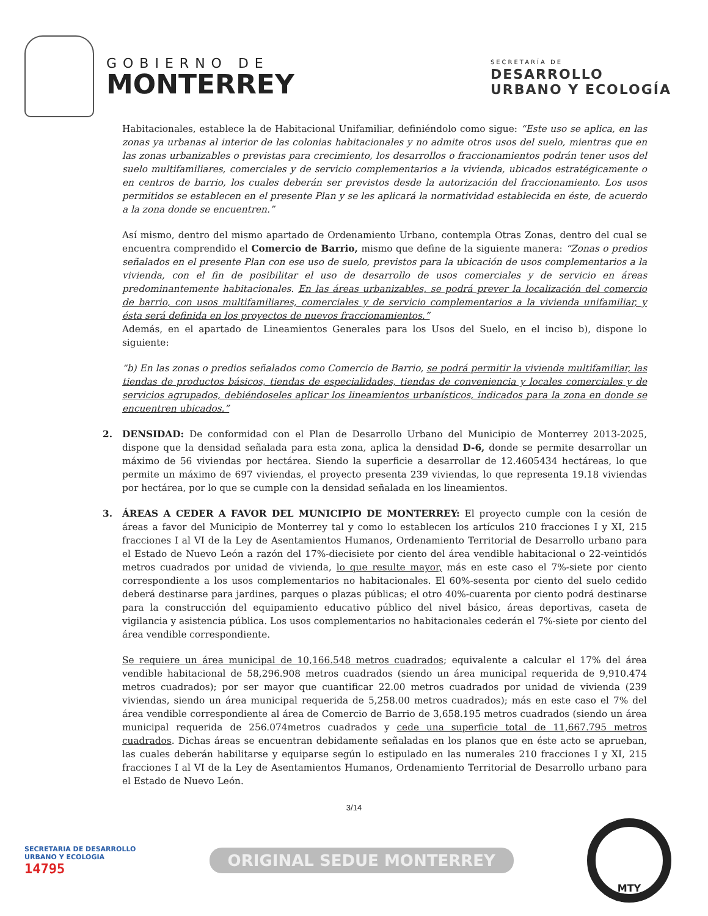GOBIERNO DE
MONTERREY
SECRETARÍA DE
DESARROLLO
URBANO Y ECOLOGÍA
Habitacionales, establece la de Habitacional Unifamiliar, definiéndolo como sigue: “Este uso se aplica, en las zonas ya urbanas al interior de las colonias habitacionales y no admite otros usos del suelo, mientras que en las zonas urbanizables o previstas para crecimiento, los desarrollos o fraccionamientos podrán tener usos del suelo multifamiliares, comerciales y de servicio complementarios a la vivienda, ubicados estratégicamente o en centros de barrio, los cuales deberán ser previstos desde la autorización del fraccionamiento. Los usos permitidos se establecen en el presente Plan y se les aplicará la normatividad establecida en éste, de acuerdo a la zona donde se encuentren.”
Así mismo, dentro del mismo apartado de Ordenamiento Urbano, contempla Otras Zonas, dentro del cual se encuentra comprendido el Comercio de Barrio, mismo que define de la siguiente manera: “Zonas o predios señalados en el presente Plan con ese uso de suelo, previstos para la ubicación de usos complementarios a la vivienda, con el fin de posibilitar el uso de desarrollo de usos comerciales y de servicio en áreas predominantemente habitacionales. En las áreas urbanizables, se podrá prever la localización del comercio de barrio, con usos multifamiliares, comerciales y de servicio complementarios a la vivienda unifamiliar, y ésta será definida en los proyectos de nuevos fraccionamientos.”
Además, en el apartado de Lineamientos Generales para los Usos del Suelo, en el inciso b), dispone lo siguiente:
“b) En las zonas o predios señalados como Comercio de Barrio, se podrá permitir la vivienda multifamiliar, las tiendas de productos básicos, tiendas de especialidades, tiendas de conveniencia y locales comerciales y de servicios agrupados, debiéndoseles aplicar los lineamientos urbanísticos, indicados para la zona en donde se encuentren ubicados.”
2. DENSIDAD: De conformidad con el Plan de Desarrollo Urbano del Municipio de Monterrey 2013-2025, dispone que la densidad señalada para esta zona, aplica la densidad D-6, donde se permite desarrollar un máximo de 56 viviendas por hectárea. Siendo la superficie a desarrollar de 12.4605434 hectáreas, lo que permite un máximo de 697 viviendas, el proyecto presenta 239 viviendas, lo que representa 19.18 viviendas por hectárea, por lo que se cumple con la densidad señalada en los lineamientos.
3. ÁREAS A CEDER A FAVOR DEL MUNICIPIO DE MONTERREY: El proyecto cumple con la cesión de áreas a favor del Municipio de Monterrey tal y como lo establecen los artículos 210 fracciones I y XI, 215 fracciones I al VI de la Ley de Asentamientos Humanos, Ordenamiento Territorial de Desarrollo urbano para el Estado de Nuevo León a razón del 17%-diecisiete por ciento del área vendible habitacional o 22-veintidós metros cuadrados por unidad de vivienda, lo que resulte mayor, más en este caso el 7%-siete por ciento correspondiente a los usos complementarios no habitacionales. El 60%-sesenta por ciento del suelo cedido deberá destinarse para jardines, parques o plazas públicas; el otro 40%-cuarenta por ciento podrá destinarse para la construcción del equipamiento educativo público del nivel básico, áreas deportivas, caseta de vigilancia y asistencia pública. Los usos complementarios no habitacionales cederán el 7%-siete por ciento del área vendible correspondiente.
Se requiere un área municipal de 10,166.548 metros cuadrados; equivalente a calcular el 17% del área vendible habitacional de 58,296.908 metros cuadrados (siendo un área municipal requerida de 9,910.474 metros cuadrados); por ser mayor que cuantificar 22.00 metros cuadrados por unidad de vivienda (239 viviendas, siendo un área municipal requerida de 5,258.00 metros cuadrados); más en este caso el 7% del área vendible correspondiente al área de Comercio de Barrio de 3,658.195 metros cuadrados (siendo un área municipal requerida de 256.074metros cuadrados y cede una superficie total de 11,667.795 metros cuadrados. Dichas áreas se encuentran debidamente señaladas en los planos que en éste acto se aprueban, las cuales deberán habilitarse y equiparse según lo estipulado en las numerales 210 fracciones I y XI, 215 fracciones I al VI de la Ley de Asentamientos Humanos, Ordenamiento Territorial de Desarrollo urbano para el Estado de Nuevo León.
3/14
SECRETARIA DE DESARROLLO
URBANO Y ECOLOGIA
14795
ORIGINAL SEDUE MONTERREY
MTY